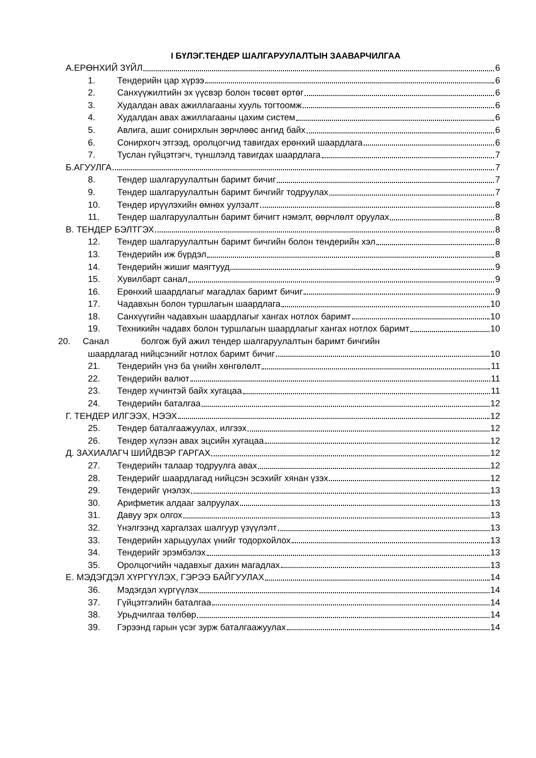I БҮЛЭГ.ТЕНДЕР ШАЛГАРУУЛАЛТЫН ЗААВАРЧИЛГАА
А.ЕРӨНХИЙ ЗҮЙЛ 6
1. Тендерийн цар хүрээ 6
2. Санхүүжилтийн эх үүсвэр болон төсөвт өртөг 6
3. Худалдан авах ажиллагааны хууль тогтоомж 6
4. Худалдан авах ажиллагааны цахим систем 6
5. Авлига, ашиг сонирхлын зөрчлөөс ангид байх 6
6. Сонирхогч этгээд, оролцогчид тавигдах ерөнхий шаардлага 6
7. Туслан гүйцэтгэгч, түншлэлд тавигдах шаардлага 7
Б.АГУУЛГА 7
8. Тендер шалгаруулалтын баримт бичиг 7
9. Тендер шалгаруулалтын баримт бичгийг тодруулах 7
10. Тендер ирүүлэхийн өмнөх уулзалт 8
11. Тендер шалгаруулалтын баримт бичигт нэмэлт, өөрчлөлт оруулах 8
В. ТЕНДЕР БЭЛТГЭХ 8
12. Тендер шалгаруулалтын баримт бичгийн болон тендерийн хэл 8
13. Тендерийн иж бүрдэл 8
14. Тендерийн жишиг маягтууд 9
15. Хувилбарт санал 9
16. Ерөнхий шаардлагыг магадлах баримт бичиг 9
17. Чадавхын болон туршлагын шаардлага 10
18. Санхүүгийн чадавхын шаардлагыг хангах нотлох баримт 10
19. Техникийн чадавх болон туршлагын шаардлагыг хангах нотлох баримт 10
20. Санал болгож буй ажил тендер шалгаруулалтын баримт бичгийн
шаардлагад нийцсэнийг нотлох баримт бичиг 10
21. Тендерийн үнэ ба үнийн хөнгөлөлт 11
22. Тендерийн валют 11
23. Тендер хүчинтэй байх хугацаа 11
24. Тендерийн баталгаа 12
Г. ТЕНДЕР ИЛГЭЭХ, НЭЭХ 12
25. Тендер баталгаажуулах, илгээх 12
26. Тендер хүлээн авах эцсийн хугацаа 12
Д. ЗАХИАЛАГЧ ШИЙДВЭР ГАРГАХ 12
27. Тендерийн талаар тодруулга авах 12
28. Тендерийг шаардлагад нийцсэн эсэхийг хянан үзэх 12
29. Тендерийг үнэлэх 13
30. Арифметик алдааг залруулах 13
31. Давуу эрх олгох 13
32. Үнэлгээнд харгалзах шалгуур үзүүлэлт 13
33. Тендерийн харьцуулах үнийг тодорхойлох 13
34. Тендерийг эрэмбэлэх 13
35. Оролцогчийн чадавхыг дахин магадлах 13
Е. МЭДЭГДЭЛ ХҮРГҮҮЛЭХ, ГЭРЭЭ БАЙГУУЛАХ 14
36. Мэдэгдэл хүргүүлэх 14
37. Гүйцэтгэлийн баталгаа 14
38. Урьдчилгаа төлбөр 14
39. Гэрээнд гарын үсэг зурж баталгаажуулах 14